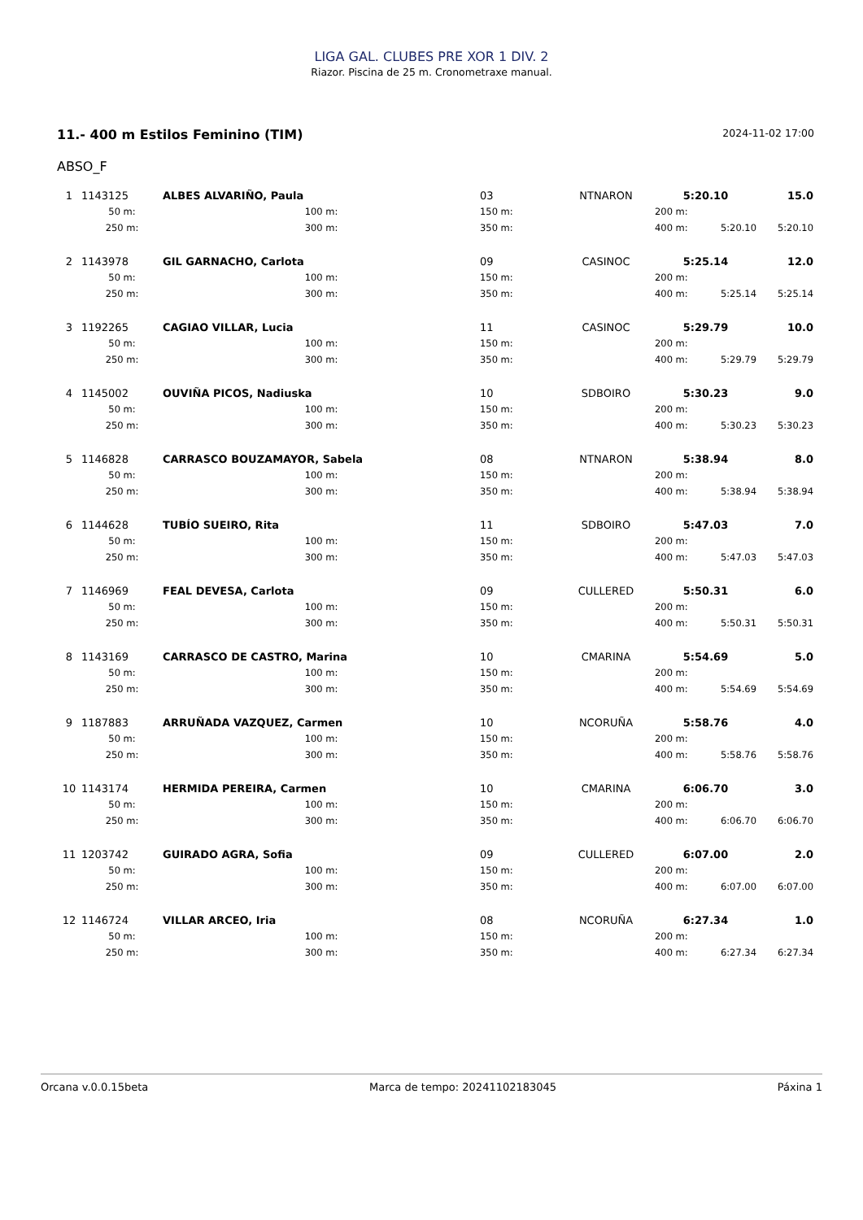LIGA GAL. CLUBES PRE XOR 1 DIV. 2
Riazor. Piscina de 25 m. Cronometraxe manual.
11.- 400 m Estilos Feminino (TIM) 2024-11-02 17:00
ABSO_F
| 1 | 1143125 | ALBES ALVARIÑO, Paula | 03 | NTNARON | 5:20.10 | | 15.0 |
| | 50 m: | 100 m: | 150 m: | | 200 m: | | |
| | 250 m: | 300 m: | 350 m: | | 400 m: | 5:20.10 | 5:20.10 |
| 2 | 1143978 | GIL GARNACHO, Carlota | 09 | CASINOC | 5:25.14 | | 12.0 |
| | 50 m: | 100 m: | 150 m: | | 200 m: | | |
| | 250 m: | 300 m: | 350 m: | | 400 m: | 5:25.14 | 5:25.14 |
| 3 | 1192265 | CAGIAO VILLAR, Lucia | 11 | CASINOC | 5:29.79 | | 10.0 |
| | 50 m: | 100 m: | 150 m: | | 200 m: | | |
| | 250 m: | 300 m: | 350 m: | | 400 m: | 5:29.79 | 5:29.79 |
| 4 | 1145002 | OUVIÑA PICOS, Nadiuska | 10 | SDBOIRO | 5:30.23 | | 9.0 |
| | 50 m: | 100 m: | 150 m: | | 200 m: | | |
| | 250 m: | 300 m: | 350 m: | | 400 m: | 5:30.23 | 5:30.23 |
| 5 | 1146828 | CARRASCO BOUZAMAYOR, Sabela | 08 | NTNARON | 5:38.94 | | 8.0 |
| | 50 m: | 100 m: | 150 m: | | 200 m: | | |
| | 250 m: | 300 m: | 350 m: | | 400 m: | 5:38.94 | 5:38.94 |
| 6 | 1144628 | TUBÍO SUEIRO, Rita | 11 | SDBOIRO | 5:47.03 | | 7.0 |
| | 50 m: | 100 m: | 150 m: | | 200 m: | | |
| | 250 m: | 300 m: | 350 m: | | 400 m: | 5:47.03 | 5:47.03 |
| 7 | 1146969 | FEAL DEVESA, Carlota | 09 | CULLERED | 5:50.31 | | 6.0 |
| | 50 m: | 100 m: | 150 m: | | 200 m: | | |
| | 250 m: | 300 m: | 350 m: | | 400 m: | 5:50.31 | 5:50.31 |
| 8 | 1143169 | CARRASCO DE CASTRO, Marina | 10 | CMARINA | 5:54.69 | | 5.0 |
| | 50 m: | 100 m: | 150 m: | | 200 m: | | |
| | 250 m: | 300 m: | 350 m: | | 400 m: | 5:54.69 | 5:54.69 |
| 9 | 1187883 | ARRUÑADA VAZQUEZ, Carmen | 10 | NCORUÑA | 5:58.76 | | 4.0 |
| | 50 m: | 100 m: | 150 m: | | 200 m: | | |
| | 250 m: | 300 m: | 350 m: | | 400 m: | 5:58.76 | 5:58.76 |
| 10 | 1143174 | HERMIDA PEREIRA, Carmen | 10 | CMARINA | 6:06.70 | | 3.0 |
| | 50 m: | 100 m: | 150 m: | | 200 m: | | |
| | 250 m: | 300 m: | 350 m: | | 400 m: | 6:06.70 | 6:06.70 |
| 11 | 1203742 | GUIRADO AGRA, Sofia | 09 | CULLERED | 6:07.00 | | 2.0 |
| | 50 m: | 100 m: | 150 m: | | 200 m: | | |
| | 250 m: | 300 m: | 350 m: | | 400 m: | 6:07.00 | 6:07.00 |
| 12 | 1146724 | VILLAR ARCEO, Iria | 08 | NCORUÑA | 6:27.34 | | 1.0 |
| | 50 m: | 100 m: | 150 m: | | 200 m: | | |
| | 250 m: | 300 m: | 350 m: | | 400 m: | 6:27.34 | 6:27.34 |
Orcana v.0.0.15beta Marca de tempo: 20241102183045 Páxina 1